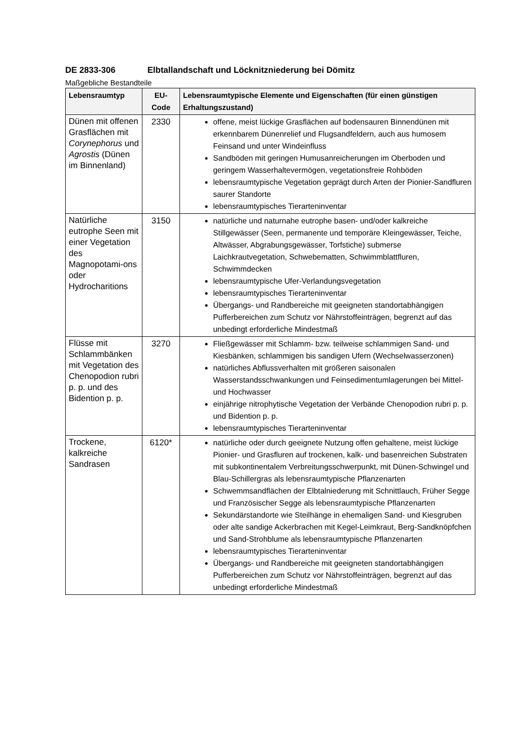DE 2833-306 Elbtallandschaft und Löcknitzniederung bei Dömitz
Maßgebliche Bestandteile
| Lebensraumtyp | EU-Code | Lebensraumtypische Elemente und Eigenschaften (für einen günstigen Erhaltungszustand) |
| --- | --- | --- |
| Dünen mit offenen Grasflächen mit Corynephorus und Agrostis (Dünen im Binnenland) | 2330 | offene, meist lückige Grasflächen auf bodensauren Binnendünen mit erkennbarem Dünenrelief und Flugsandfeldern, auch aus humosem Feinsand und unter Windeinfluss Sandböden mit geringen Humusanreicherungen im Oberboden und geringem Wasserhaltevermögen, vegetationsfreie Rohböden lebensraumtypische Vegetation geprägt durch Arten der Pionier-Sandfluren saurer Standorte lebensraumtypisches Tierarteninventar |
| Natürliche eutrophe Seen mit einer Vegetation des Magnopotami-ons oder Hydrocharitions | 3150 | natürliche und naturnahe eutrophe basen- und/oder kalkreiche Stillgewässer (Seen, permanente und temporäre Kleingewässer, Teiche, Altwässer, Abgrabungsgewässer, Torfstiche) submerse Laichkrautvegetation, Schwebematten, Schwimmblattfluren, Schwimmdecken lebensraumtypische Ufer-Verlandungsvegetation lebensraumtypisches Tierarteninventar Übergangs- und Randbereiche mit geeigneten standortabhängigen Pufferbereichen zum Schutz vor Nährstoffeinträgen, begrenzt auf das unbedingt erforderliche Mindestmaß |
| Flüsse mit Schlammbänken mit Vegetation des Chenopodion rubri p. p. und des Bidention p. p. | 3270 | Fließgewässer mit Schlamm- bzw. teilweise schlammigen Sand- und Kiesbänken, schlammigen bis sandigen Ufern (Wechselwasserzonen) natürliches Abflussverhalten mit größeren saisonalen Wasserstandsschwankungen und Feinsedimentumlagerungen bei Mittel- und Hochwasser einjährige nitrophytische Vegetation der Verbände Chenopodion rubri p. p. und Bidention p. p. lebensraumtypisches Tierarteninventar |
| Trockene, kalkreiche Sandrasen | 6120* | natürliche oder durch geeignete Nutzung offen gehaltene, meist lückige Pionier- und Grasfluren auf trockenen, kalk- und basenreichen Substraten mit subkontinentalem Verbreitungsschwerpunkt, mit Dünen-Schwingel und Blau-Schillergras als lebensraumtypische Pflanzenarten Schwemmsandflächen der Elbtalniederung mit Schnittlauch, Früher Segge und Französischer Segge als lebensraumtypische Pflanzenarten Sekundärstandorte wie Steilhänge in ehemaligen Sand- und Kiesgruben oder alte sandige Ackerbrachen mit Kegel-Leimkraut, Berg-Sandknöpfchen und Sand-Strohblume als lebensraumtypische Pflanzenarten lebensraumtypisches Tierarteninventar Übergangs- und Randbereiche mit geeigneten standortabhängigen Pufferbereichen zum Schutz vor Nährstoffeinträgen, begrenzt auf das unbedingt erforderliche Mindestmaß |